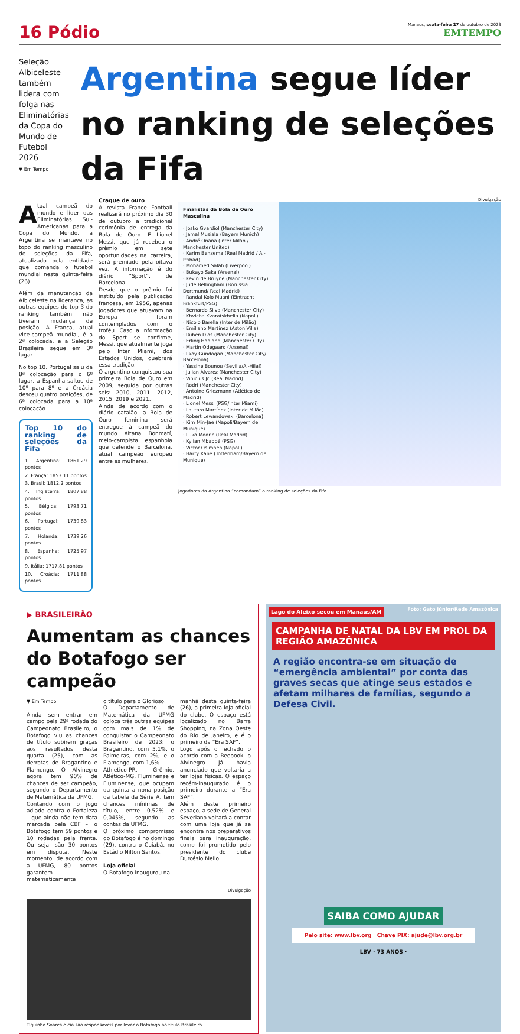16 Pódio
Manaus, sexta-feira 27 de outubro de 2023
EMTEMPO
Seleção Albiceleste também lidera com folga nas Eliminatórias da Copa do Mundo de Futebol 2026
▼ Em Tempo
Argentina segue líder no ranking de seleções da Fifa
Atual campeã do mundo e líder das Eliminatórias Sul-Americanas para a Copa do Mundo, a Argentina se manteve no topo do ranking masculino de seleções da Fifa, atualizado pela entidade que comanda o futebol mundial nesta quinta-feira (26).
Além da manutenção da Albiceleste na liderança, as outras equipes do top 3 do ranking também não tiveram mudança de posição. A França, atual vice-campeã mundial, é a 2ª colocada, e a Seleção Brasileira segue em 3º lugar.
No top 10, Portugal saiu da 8ª colocação para o 6º lugar, a Espanha saltou de 10º para 8º e a Croácia desceu quatro posições, de 6ª colocada para a 10ª colocação.
Top 10 do ranking de seleções da Fifa
1. Argentina: 1861.29 pontos
2. França: 1853.11 pontos
3. Brasil: 1812.2 pontos
4. Inglaterra: 1807.88 pontos
5. Bélgica: 1793.71 pontos
6. Portugal: 1739.83 pontos
7. Holanda: 1739.26 pontos
8. Espanha: 1725.97 pontos
9. Itália: 1717.81 pontos
10. Croácia: 1711.88 pontos
Craque de ouro
A revista France Football realizará no próximo dia 30 de outubro a tradicional cerimônia de entrega da Bola de Ouro. E Lionel Messi, que já recebeu o prêmio em sete oportunidades na carreira, será premiado pela oitava vez. A informação é do diário “Sport”, de Barcelona.
Desde que o prêmio foi instituído pela publicação francesa, em 1956, apenas jogadores que atuavam na Europa foram contemplados com o troféu. Caso a informação do Sport se confirme, Messi, que atualmente joga pelo Inter Miami, dos Estados Unidos, quebrará essa tradição.
O argentino conquistou sua primeira Bola de Ouro em 2009, seguida por outras seis: 2010, 2011, 2012, 2015, 2019 e 2021.
Ainda de acordo com o diário catalão, a Bola de Ouro feminina será entregue à campeã do mundo Aitana Bonmatí, meio-campista espanhola que defende o Barcelona, atual campeão europeu entre as mulheres.
Divulgação
Finalistas da Bola de Ouro Masculina
· Josko Gvardiol (Manchester City)
· Jamal Musiala (Bayern Munich)
· André Onana (Inter Milan / Manchester United)
· Karim Benzema (Real Madrid / Al-Ittihad)
· Mohamed Salah (Liverpool)
· Bukayo Saka (Arsenal)
· Kevin de Bruyne (Manchester City)
· Jude Bellingham (Borussia Dortmund/ Real Madrid)
· Randal Kolo Muani (Eintracht Frankfurt/PSG)
· Bernardo Silva (Manchester City)
· Khvicha Kvaratskhelia (Napoli)
· Nicolo Barella (Inter de Milão)
· Emiliano Martinez (Aston Villa)
· Ruben Dias (Manchester City)
· Erling Haaland (Manchester City)
· Martin Odegaard (Arsenal)
· Ilkay Gündogan (Manchester City/ Barcelona)
· Yassine Bounou (Sevilla/Al-Hilal)
· Julian Álvarez (Manchester City)
· Vinicius Jr. (Real Madrid)
· Rodri (Manchester City)
· Antoine Griezmann (Atlético de Madrid)
· Lionel Messi (PSG/Inter Miami)
· Lautaro Martínez (Inter de Milão)
· Robert Lewandowski (Barcelona)
· Kim Min-Jae (Napoli/Bayern de Munique)
· Luka Modric (Real Madrid)
· Kylian Mbappé (PSG)
· Victor Osimhen (Napoli)
· Harry Kane (Tottenham/Bayern de Munique)
Jogadores da Argentina “comandam” o ranking de seleções da Fifa
▶ BRASILEIRÃO
Aumentam as chances do Botafogo ser campeão
▼ Em Tempo
Ainda sem entrar em campo pela 29ª rodada do Campeonato Brasileiro, o Botafogo viu as chances de título subirem graças aos resultados desta quarta (25), com as derrotas de Bragantino e Flamengo. O Alvinegro agora tem 90% de chances de ser campeão, segundo o Departamento de Matemática da UFMG.
Contando com o jogo adiado contra o Fortaleza – que ainda não tem data marcada pela CBF –, o Botafogo tem 59 pontos e 10 rodadas pela frente. Ou seja, são 30 pontos em disputa. Neste momento, de acordo com a UFMG, 80 pontos garantem matematicamente
o título para o Glorioso.
O Departamento de Matemática da UFMG coloca três outras equipes com mais de 1% de conquistar o Campeonato Brasileiro de 2023: o Bragantino, com 5,1%, o Palmeiras, com 2%, e o Flamengo, com 1,6%.
Athletico-PR, Grêmio, Atlético-MG, Fluminense e Fluminense, que ocupam da quinta a nona posição da tabela da Série A, tem chances mínimas de título, entre 0,52% e 0,045%, segundo as contas da UFMG.
O próximo compromisso do Botafogo é no domingo (29), contra o Cuiabá, no Estádio Nilton Santos.
Loja oficial
O Botafogo inaugurou na
manhã desta quinta-feira (26), a primeira loja oficial do clube. O espaço está localizado no Barra Shopping, na Zona Oeste do Rio de Janeiro, e é o primeiro da “Era SAF”.
Logo após o fechado o acordo com a Reebook, o Alvinegro já havia anunciado que voltaria a ter lojas físicas. O espaço recém-inaugurado é o primeiro durante a “Era SAF”.
Além deste primeiro espaço, a sede de General Severiano voltará a contar com uma loja que já se encontra nos preparativos finais para inauguração, como foi prometido pelo presidente do clube Durcésio Mello.
Divulgação
Tiquinho Soares e cia são responsáveis por levar o Botafogo ao título Brasileiro
Lago do Aleixo secou em Manaus/AM Foto: Gato Júnior/Rede Amazônica
CAMPANHA DE NATAL DA LBV EM PROL DA REGIÃO AMAZÔNICA
A região encontra-se em situação de “emergência ambiental” por conta das graves secas que atinge seus estados e afetam milhares de famílias, segundo a Defesa Civil.
SAIBA COMO AJUDAR
Pelo site: www.lbv.org Chave PIX: ajude@lbv.org.br
LBV · 73 ANOS ·